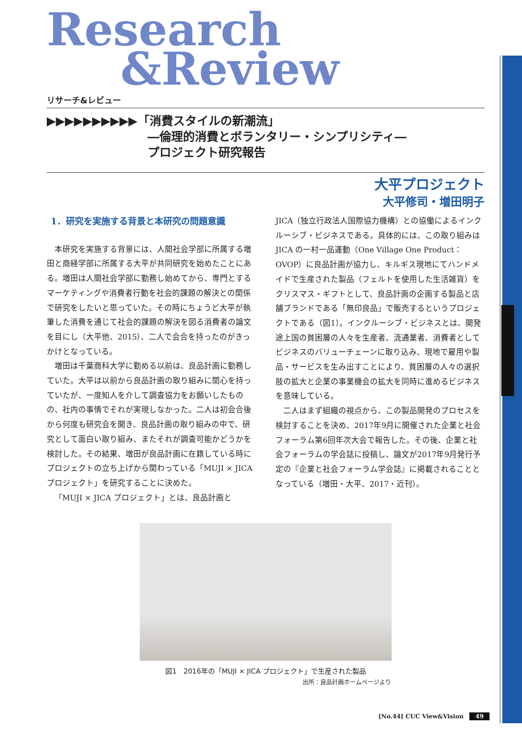Research
&Review
リサーチ&レビュー
▶▶▶▶▶▶▶▶▶▶「消費スタイルの新潮流」
―倫理的消費とボランタリー・シンプリシティ―
プロジェクト研究報告
大平プロジェクト
大平修司・増田明子
1．研究を実施する背景と本研究の問題意識
本研究を実施する背景には、人間社会学部に所属する増田と商経学部に所属する大平が共同研究を始めたことにある。増田は人間社会学部に勤務し始めてから、専門とするマーケティングや消費者行動を社会的課題の解決との関係で研究をしたいと思っていた。その時にちょうど大平が執筆した消費を通じて社会的課題の解決を図る消費者の論文を目にし（大平他、2015）、二人で会合を持ったのがきっかけとなっている。
増田は千葉商科大学に勤める以前は、良品計画に勤務していた。大平は以前から良品計画の取り組みに関心を持っていたが、一度知人を介して調査協力をお願いしたものの、社内の事情でそれが実現しなかった。二人は初会合後から何度も研究会を開き、良品計画の取り組みの中で、研究として面白い取り組み、またそれが調査可能かどうかを検討した。その結果、増田が良品計画に在籍している時にプロジェクトの立ち上げから関わっている「MUJI × JICA プロジェクト」を研究することに決めた。
「MUJI × JICA プロジェクト」とは、良品計画と
JICA（独立行政法人国際協力機構）との協働によるインクルーシブ・ビジネスである。具体的には、この取り組みは JICA の一村一品運動（One Village One Product：OVOP）に良品計画が協力し、キルギス現地にてハンドメイドで生産された製品（フェルトを使用した生活雑貨）をクリスマス・ギフトとして、良品計画の企画する製品と店舗ブランドである「無印良品」で販売するというプロジェクトである（図1）。インクルーシブ・ビジネスとは、開発途上国の貧困層の人々を生産者、流通業者、消費者としてビジネスのバリューチェーンに取り込み、現地で雇用や製品・サービスを生み出すことにより、貧困層の人々の選択肢の拡大と企業の事業機会の拡大を同時に進めるビジネスを意味している。
二人はまず組織の視点から、この製品開発のプロセスを検討することを決め、2017年9月に開催された企業と社会フォーラム第6回年次大会で報告した。その後、企業と社会フォーラムの学会誌に投稿し、論文が2017年9月発行予定の『企業と社会フォーラム学会誌』に掲載されることとなっている（増田・大平、2017・近刊）。
図1　2016年の「MUJI × JICA プロジェクト」で生産された製品
出所：良品計画ホームページより
[No.44] CUC View&Vision 49